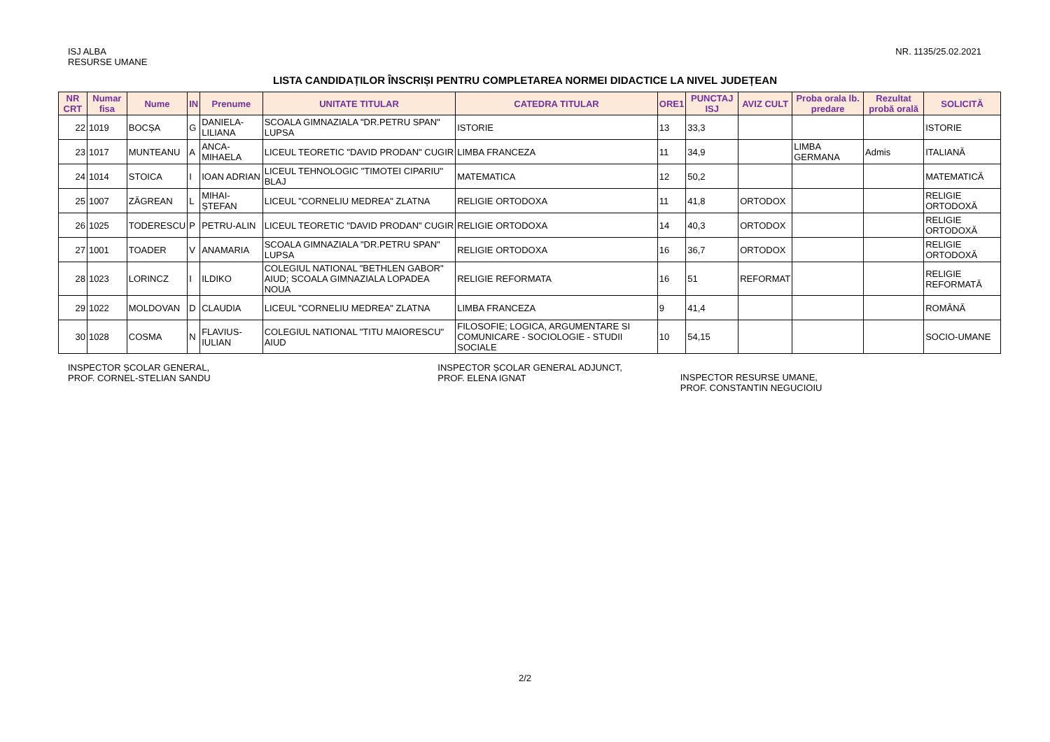ISJ ALBA
RESURSE UMANE
NR. 1135/25.02.2021
LISTA CANDIDAȚILOR ÎNSCRIȘI PENTRU COMPLETAREA NORMEI DIDACTICE LA NIVEL JUDEȚEAN
| NR CRT | Numar fisa | Nume | IN | Prenume | UNITATE TITULAR | CATEDRA TITULAR | ORE1 | PUNCTAJ ISJ | AVIZ CULT | Proba orala lb. predare | Rezultat probă orală | SOLICITĂ |
| --- | --- | --- | --- | --- | --- | --- | --- | --- | --- | --- | --- | --- |
| 22 | 1019 | BOCȘA | G | DANIELA-LILIANA | SCOALA GIMNAZIALA "DR.PETRU SPAN" LUPSA | ISTORIE | 13 | 33,3 | | | | ISTORIE |
| 23 | 1017 | MUNTEANU | A | ANCA-MIHAELA | LICEUL TEORETIC "DAVID PRODAN" CUGIR | LIMBA FRANCEZA | 11 | 34,9 | | LIMBA GERMANA | Admis | ITALIANĂ |
| 24 | 1014 | STOICA | I | IOAN ADRIAN | LICEUL TEHNOLOGIC "TIMOTEI CIPARIU" BLAJ | MATEMATICA | 12 | 50,2 | | | | MATEMATICĂ |
| 25 | 1007 | ZĂGREAN | L | MIHAI-ȘTEFAN | LICEUL "CORNELIU MEDREA" ZLATNA | RELIGIE ORTODOXA | 11 | 41,8 | ORTODOX | | | RELIGIE ORTODOXĂ |
| 26 | 1025 | TODERESCU | P | PETRU-ALIN | LICEUL TEORETIC "DAVID PRODAN" CUGIR | RELIGIE ORTODOXA | 14 | 40,3 | ORTODOX | | | RELIGIE ORTODOXĂ |
| 27 | 1001 | TOADER | V | ANAMARIA | SCOALA GIMNAZIALA "DR.PETRU SPAN" LUPSA | RELIGIE ORTODOXA | 16 | 36,7 | ORTODOX | | | RELIGIE ORTODOXĂ |
| 28 | 1023 | LORINCZ | I | ILDIKO | COLEGIUL NATIONAL "BETHLEN GABOR" AIUD; SCOALA GIMNAZIALA LOPADEA NOUA | RELIGIE REFORMATA | 16 | 51 | REFORMAT | | | RELIGIE REFORMATĂ |
| 29 | 1022 | MOLDOVAN | D | CLAUDIA | LICEUL "CORNELIU MEDREA" ZLATNA | LIMBA FRANCEZA | 9 | 41,4 | | | | ROMÂNĂ |
| 30 | 1028 | COSMA | N | FLAVIUS-IULIAN | COLEGIUL NATIONAL "TITU MAIORESCU" AIUD | FILOSOFIE; LOGICA, ARGUMENTARE SI COMUNICARE - SOCIOLOGIE - STUDII SOCIALE | 10 | 54,15 | | | | SOCIO-UMANE |
INSPECTOR ȘCOLAR GENERAL,
PROF. CORNEL-STELIAN SANDU
INSPECTOR ȘCOLAR GENERAL ADJUNCT,
PROF. ELENA IGNAT
INSPECTOR RESURSE UMANE,
PROF. CONSTANTIN NEGUCIOIU
2/2